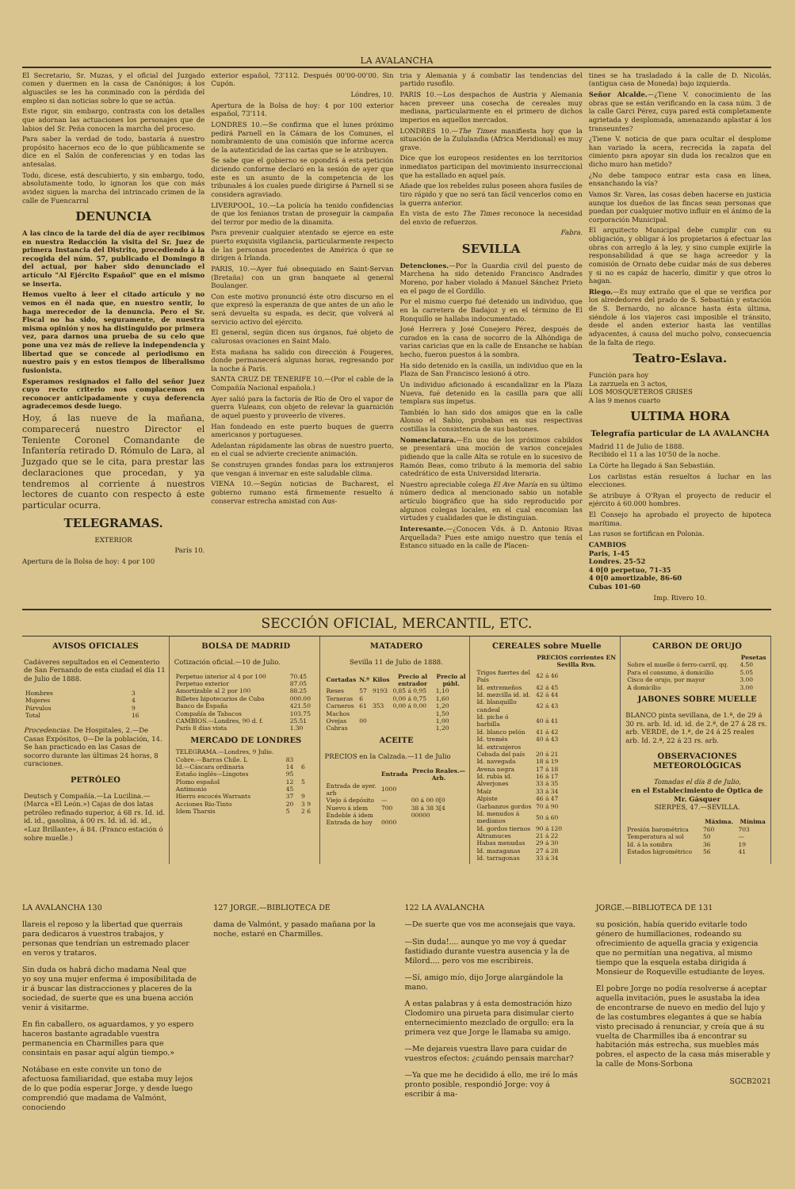LA AVALANCHA
El Secretario, Sr. Muzas, y el oficial del Juzgado comen y duermen en la casa de Canónigos; á los alguaciles se les ha conminado con la pérdida del empleo si dan noticias sobre lo que se actúa.
Este rigor, sin embargo, contrasta con los detalles que adornan las actuaciones los personajes que de labios del Sr. Peña conocen la marcha del proceso.
Para saber la verdad de todo, bastaría á nuestro propósito hacernos eco de lo que públicamente se dice en el Salón de conferencias y en todas las antesalas.
Todo, dicese, está descubierto, y sin embargo, todo, absolutamente todo, lo ignoran los que con más avidez siguen la marcha del intrincado crimen de la calle de Fuencarral
DENUNCIA
A las cinco de la tarde del día de ayer recibimos en nuestra Redacción la visita del Sr. Juez de primera Instancia del Distrito, procediendo á la recogida del núm. 57, publicado el Domingo 8 del actual, por haber sido denunciado el artículo "Al Ejército Español" que en el mismo se inserta.
Hemos vuelto á leer el citado artículo y no vemos en él nada que, en nuestro sentir, lo haga merecedor de la denuncia. Pero el Sr. Fiscal no ha sido, seguramente, de nuestra misma opinión y nos ha distinguido por primera vez, para darnos una prueba de su celo que pone una vez más de relieve la independencia y libertad que se concede al periodismo en nuestro país y en estos tiempos de liberalismo fusionista.
Esperamos resignados el fallo del señor Juez cuyo recto criterio nos complacemos en reconocer anticipadamente y cuya deferencia agradecemos desde luego.
Hoy, á las nueve de la mañana, comparecerá nuestro Director el Teniente Coronel Comandante de Infantería retirado D. Rómulo de Lara, al Juzgado que se le cita, para prestar las declaraciones que procedan, y ya tendremos al corriente á nuestros lectores de cuanto con respecto á este particular ocurra.
TELEGRAMAS.
EXTERIOR
París 10.
Apertura de la Bolsa de hoy: 4 por 100
exterior español, 73'112. Después 00'00-00'00. Sin Cupón.
Lóndres, 10.
Apertura de la Bolsa de hoy: 4 por 100 exterior español, 73'114.
LONDRES 10.—Se confirma que el lunes próximo pedirá Parnell en la Cámara de los Comunes, el nombramiento de una comisión que informe acerca de la autenticidad de las cartas que se le atribuyen.
Se sabe que el gobierno se opondrá á esta petición diciendo conforme declaró en la sesión de ayer que este es un asunto de la competencia de los tribunales á los cuales puede dirigirse á Parnell si se considera agraviado.
LIVERPOOL, 10.—La policía ha tenido confidencias de que los fenianos tratan de proseguir la campaña del terror por medio de la dinamita.
Para prevenir cualquier atentado se ejerce en este puerto exquisita vigilancia, particularmente respecto de las personas procedentes de América ó que se dirigen á Irlanda.
PARIS, 10.—Ayer fué obsequiado en Saint-Servan (Bretaña) con un gran banquete al general Boulanger.
Con este motivo pronunció éste otro discurso en el que expresó la esperanza de que antes de un año le será devuelta su espada, es decir, que volverá al servicio activo del ejército.
El general, según dicen sus órganos, fué objeto de calurosas ovaciones en Saint Malo.
Esta mañana ha salido con dirección á Fougeres, donde permanecerá algunas horas, regresando por la noche á París.
SANTA CRUZ DE TENERIFE 10.—(Por el cable de la Compañía Nacional española.)
Ayer salió para la factoría de Río de Oro el vapor de guerra Vuleans, con objeto de relevar la guarnición de aquel puesto y proveerlo de víveres.
Han fondeado en este puerto buques de guerra americanos y portugueses.
Adelantan rápidamente las obras de nuestro puerto, en el cual se advierte creciente animación.
Se construyen grandes fondas para los extranjeros que vengan á invernar en este saludable clima.
VIENA 10.—Según noticias de Bucharest, el gobierno rumano está firmemente resuelto á conservar estrecha amistad con Aus-
tria y Alemania y á combatir las tendencias del partido rusofilo.
PARIS 10.—Los despachos de Austria y Alemania hacen preveer una cosecha de cereales muy mediana, particularmente en el primero de dichos imperios en aquellos mercados.
LONDRES 10.—The Times manifiesta hoy que la situación de la Zululandia (Africa Meridional) es muy grave.
Dice que los europeos residentes en los territorios inmediatos participan del movimiento insurreccional que ha estallado en aquel país.
Añade que los rebeldes zulus poseen ahora fusiles de tiro rápido y que no será tan fácil vencerlos como en la guerra anterior.
En vista de esto The Times reconoce la necesidad del envio de refuerzos.
Fabra.
SEVILLA
Detenciones.—Por la Guardia civil del puesto de Marchena ha sido detenido Francisco Andrades Moreno, por haber violado á Manuel Sánchez Prieto en el pago de el Gordillo.
Por el mismo cuerpo fué detenido un individuo, que en la carretera de Badajoz y en el término de El Ronquillo se hallaba indocumentado.
José Herrera y José Conejero Pérez, después de curados en la casa de socorro de la Alhóndiga de varias caricias que en la calle de Ensanche se habían hecho, fueron puestos á la sombra.
Ha sido detenido en la casilla, un individuo que en la Plaza de San Francisco lesionó á otro.
Un individuo aficionado á escandalizar en la Plaza Nueva, fué detenido en la casilla para que allí templara sus ímpetus.
También lo han sido dos amigos que en la calle Alonso el Sabio, probaban en sus respectivas costillas la consistencia de sus bastones.
Nomenclatura.—En uno de los próximos cabildos se presentará una moción de varios concejales pidiendo que la calle Alta se rotule en lo sucesivo de Ramón Beas, como tributo á la memoria del sabio catedrático de esta Universidad literaria.
Nuestro apreciable colega El Ave María en su último número dedica al mencionado sabio un notable artículo biográfico que ha sido reproducido por algunos colegas locales, en el cual encomian las virtudes y cualidades que le distinguian.
Interesante.—¿Conocen Vds. á D. Antonio Rivas Arquellada? Pues este amigo nuestro que tenía el Estanco situado en la calle de Placen-
tines se ha trasladado á la calle de D. Nicolás, (antigua casa de Moneda) bajo izquierda.
Señor Alcalde.—¿Tiene V. conocimiento de las obras que se están verificando en la casa núm. 3 de la calle Garci Pérez, cuya pared está completamente agrietada y desplomada, amenazando aplastar á los transeuntes?
¿Tiene V. noticia de que para ocultar el desplome han variado la acera, recrecida la zapata del cimiento para apoyar sin duda los recalzos que en dicho muro han metido?
¿No debe tampoco entrar esta casa en línea, ensanchando la vía?
Vamos Sr. Varea, las cosas deben hacerse en justicia aunque los dueños de las fincas sean personas que puedan por cualquier motivo influir en el ánimo de la corporación Municipal.
El arquitecto Municipal debe cumplir con su obligación, y obligar á los propietarios á efectuar las obras con arreglo á la ley, y sino cumple exijirle la responsabilidad á que se haga acreedor y la comisión de Ornato debe cuidar más de sus deberes y si no es capáz de hacerlo, dimitir y que otros lo hagan.
Riego.—Es muy extraño que el que se verifica por los alrededores del prado de S. Sebastián y estación de S. Bernardo, no alcance hasta ésta última, siéndole á los viajeros casi imposible el tránsito, desde el anden exterior hasta las ventillas adyacentes, á causa del mucho polvo, consecuencia de la falta de riego.
Teatro-Eslava.
Función para hoy
La zarzuela en 3 actos,
LOS MOSQUETEROS GRISES
A las 9 menos cuarto
ULTIMA HORA
Telegrafía particular de LA AVALANCHA
Madrid 11 de Julio de 1888.
Recibido el 11 a las 10'50 de la noche.
La Córte ha llegado á San Sebastián.
Los carlistas están resueltos á luchar en las elecciones.
Se atribuye á O'Ryan el proyecto de reducir el ejército á 60.000 hombres.
El Consejo ha aprobado el proyecto de hipoteca marítima.
Las rusos se fortifican en Polonia.
CAMBIOS
Paris, 1-45
Londres. 25-52
4 0[0 perpetuo, 71-35
4 0[0 amortizable, 86-60
Cubas 101-60
Imp. Rivero 10.
SECCIÓN OFICIAL, MERCANTIL, ETC.
AVISOS OFICIALES
Cadáveres sepultados en el Cementerio de San Fernando de esta ciudad el día 11 de Julio de 1888.
| Hombres | 3 |
| Mujeres | 4 |
| Párvulos | 9 |
| Total | 16 |
Procedencias. De Hospitales, 2.—De Casas Expósitos, 0—De la población, 14. Se han practicado en las Casas de socorro durante las últimas 24 horas, 8 curaciones.
PETRÓLEO
Deutsch y Compañía.—La Lucilina.—(Marca «El León.») Cajas de dos latas petróleo refinado superior, á 68 rs. Id. id. id. id., gasolina, á 00 rs. Id. id. id. id., «Luz Brillante», á 84. (Franco estación ó sobre muelle.)
BOLSA DE MADRID
Cotización oficial.—10 de Julio.
| Perpetuo interior al 4 por 100 | 70.45 |
| Perpetuo exterior | 87.05 |
| Amortizable al 2 por 100 | 88.25 |
| Billetes hipotecarios de Cuba | 000.00 |
| Banco de España | 421.50 |
| Compañía de Tabacos | 103.75 |
| CAMBIOS.—Londres, 90 d. f. | 25.51 |
| París 8 días vista | 1.30 |
MERCADO DE LONDRES
| TELEGRAMA.—Londres, 9 Julio. | | |
| Cobre.—Barras Chile. L | 83 | |
| Id.—Cáscara ordinaria | 14 | 6 |
| Estaño inglés—Lingotes | 95 | |
| Plomo español | 12 | 5 |
| Antimonio | 45 | |
| Hierro escocés Warrants | 37 | 9 |
| Acciones Rio-Tinto | 20 | 3 9 |
| Idem Tharsis | 5 | 2 6 |
MATADERO
Sevilla 11 de Julio de 1888.
| Cortadas | N.º | Kilos | Precio al entrador | Precio al públ. |
| --- | --- | --- | --- | --- |
| Reses | 57 | 9193 | 0,85 á 0,95 | 1,10 |
| Terneras | 6 | | 0,00 á 0,75 | 1,60 |
| Carneros | 61 | 353 | 0,00 á 0,00 | 1,20 |
| Machos | | | | 1,50 |
| Ovejas | 00 | | | 1,00 |
| Cabras | | | | 1,20 |
ACEITE
PRECIOS en la Calzada.—11 de Julio
| | Entrada | Precio Reales.—Arb. |
| --- | --- | --- |
| Entrada de ayer. arb | 1000 | |
| Viejo á depósito | — | 00 á 00 0[0 |
| Nuevo á idem | 700 | 38 á 38 3[4 |
| Endeble á idem | | 00000 |
| Entrada de hoy | 0000 | |
CEREALES sobre Muelle
| | PRECIOS corrientes EN Sevilla Rvn. |
| --- | --- |
| Trigos fuertes del País | 42 á 46 |
| Id. extremeños | 42 á 45 |
| Id. mezcilla id. id. | 42 á 44 |
| Id. blanquillo candeal | 42 á 43 |
| Id. piche ó barbilla | 40 á 41 |
| Id. blanco pelón | 41 á 42 |
| Id. tremés | 40 á 43 |
| Id. extranjeros | |
| Cebada del país | 20 á 21 |
| Id. navegada | 18 á 19 |
| Avena negra | 17 á 18 |
| Id. rubia id. | 16 á 17 |
| Alverjones | 33 á 35 |
| Maíz | 33 á 34 |
| Alpiste | 46 á 47 |
| Garbanzos gordos | 70 á 90 |
| Id. menudos á medianos | 50 á 60 |
| Id. gordos tiernos | 90 á 120 |
| Altramuces | 21 á 22 |
| Habas menudas | 29 á 30 |
| Id. mazaganas | 27 á 28 |
| Id. tarragonas | 33 á 34 |
CARBON DE ORUJO
| | Pesetas |
| --- | --- |
| Sobre el muelle ó ferro-carril, qq. | 4.50 |
| Para el consumo, á domicilio | 5.05 |
| Cisco de orujo, por mayor | 3.00 |
| A domicilio | 3.00 |
JABONES SOBRE MUELLE
BLANCO pinta sevillana, de 1.ª, de 29 á 30 rs. arb. Id. id. id. de 2.ª, de 27 á 28 rs. arb. VERDE, de 1.ª, de 24 á 25 reales arb. Id. 2.ª, 22 á 23 rs. arb.
OBSERVACIONES METEOROLÓGICAS
Tomadas el día 8 de Julio,
en el Establecimiento de Óptica de Mr. Gásquer
SIERPES, 47.—SEVILLA.
| | Máxima. | Mínima |
| --- | --- | --- |
| Presión barométrica | 760 | 703 |
| Temperatura al sol | 50 | — |
| Id. á la sombra | 36 | 19 |
| Estados higrométrico | 56 | 41 |
LA AVALANCHA 130
llareis el reposo y la libertad que querrais para dedicaros á vuestros trabajos, y personas que tendrían un estremado placer en veros y trataros.
Sin duda os habrá dicho madama Neal que yo soy una mujer enferma é imposibilitada de ir á buscar las distracciones y placeres de la sociedad, de suerte que es una buena acción venir á visitarme.
En fin caballero, os aguardamos, y yo espero haceros bastante agradable vuestra permanencia en Charmilles para que consintais en pasar aquí algún tiempo.»
Notábase en este convite un tono de afectuosa familiaridad, que estaba muy lejos de lo que podía esperar Jorge, y desde luego comprendió que madama de Valmónt, conociendo
127 JORGE.—BIBLIOTECA DE
dama de Valmónt, y pasado mañana por la noche, estaré en Charmilles.
122 LA AVALANCHA
—De suerte que vos me aconsejais que vaya.
—Sin duda!.... aunque yo me voy á quedar fastidiado durante vuestra ausencia y la de Milord.... pero vos me escribireis.
—Sí, amigo mío, dijo Jorge alargándole la mano.
A estas palabras y á esta demostración hizo Clodomiro una pirueta para disimular cierto enternecimiento mezclado de orgullo: era la primera vez que Jorge le llamaba su amigo.
—Me dejareis vuestra llave para cuidar de vuestros efectos: ¿cuándo pensais marchar?
—Ya que me he decidido á ello, me iré lo más pronto posible, respondió Jorge: voy á escribir á ma-
JORGE.—BIBLIOTECA DE 131
su posición, había querido evitarle todo género de humillaciones, rodeando su ofrecimiento de aquella gracia y exigencia que no permitían una negativa, al mismo tiempo que la esquela estaba dirigida á Monsieur de Roqueville estudiante de leyes.
El pobre Jorge no podía resolverse á aceptar aquella invitación, pues le asustaba la idea de encontrarse de nuevo en medio del lujo y de las costumbres elegantes á que se había visto precisado á renunciar, y creía que á su vuelta de Charmilles iba á encontrar su habitación más estrecha, sus muebles más pobres, el aspecto de la casa más miserable y la calle de Mons-Sorbona
SGCB2021